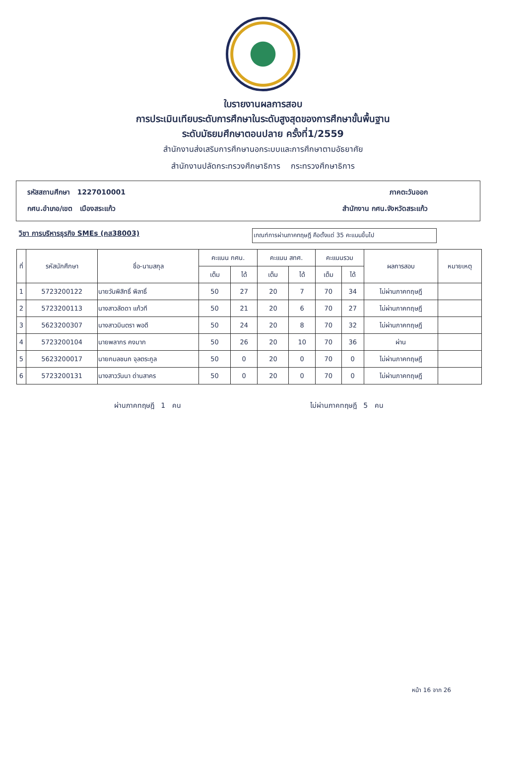ใบรายงานผลการสอบ
การประเมินเทียบระดับการศึกษาในระดับสูงสุดของการศึกษาขั้นพื้นฐาน
ระดับมัธยมศึกษาตอนปลาย ครั้งที่1/2559
สำนักงานส่งเสริมการศึกษานอกระบบและการศึกษาตามอัธยาศัย
สำนักงานปลัดกระทรวงศึกษาธิการ กระทรวงศึกษาธิการ
รหัสสถานศึกษา 1227010001 ภาคตะวันออก
กศน.อำเภอ/เขต เมืองสระแก้ว สำนักงาน กศน.จังหวัดสระแก้ว
วิชา การบริหารธุรกิจ SMEs (คส38003)
เกณฑ์การผ่านภาคทฤษฎี คือตั้งแต่ 35 คะแนนขึ้นไป
| ที่ | รหัสนักศึกษา | ชื่อ-นามสกุล | คะแนน กศน. | | คะแนน สทศ. | | คะแนนรวม | | ผลการสอบ | หมายเหตุ |
| --- | --- | --- | --- | --- | --- | --- | --- | --- | --- | --- |
| | | | เต็ม | ได้ | เต็ม | ได้ | เต็ม | ได้ | | |
| 1 | 5723200122 | นายวันพิสิทธิ์ พิลาธิ์ | 50 | 27 | 20 | 7 | 70 | 34 | ไม่ผ่านภาคทฤษฎี | |
| 2 | 5723200113 | นางสาวลัดดา แก้วที | 50 | 21 | 20 | 6 | 70 | 27 | ไม่ผ่านภาคทฤษฎี | |
| 3 | 5623200307 | นางสาวมินตรา พอดี | 50 | 24 | 20 | 8 | 70 | 32 | ไม่ผ่านภาคทฤษฎี | |
| 4 | 5723200104 | นายพลากร คงมาก | 50 | 26 | 20 | 10 | 70 | 36 | ผ่าน | |
| 5 | 5623200017 | นายกมลชนก จุลตระกูล | 50 | 0 | 20 | 0 | 70 | 0 | ไม่ผ่านภาคทฤษฎี | |
| 6 | 5723200131 | นางสาววันนา ด่านสาคร | 50 | 0 | 20 | 0 | 70 | 0 | ไม่ผ่านภาคทฤษฎี | |
ผ่านภาคทฤษฎี 1 คน ไม่ผ่านภาคทฤษฎี 5 คน
หน้า 16 จาก 26